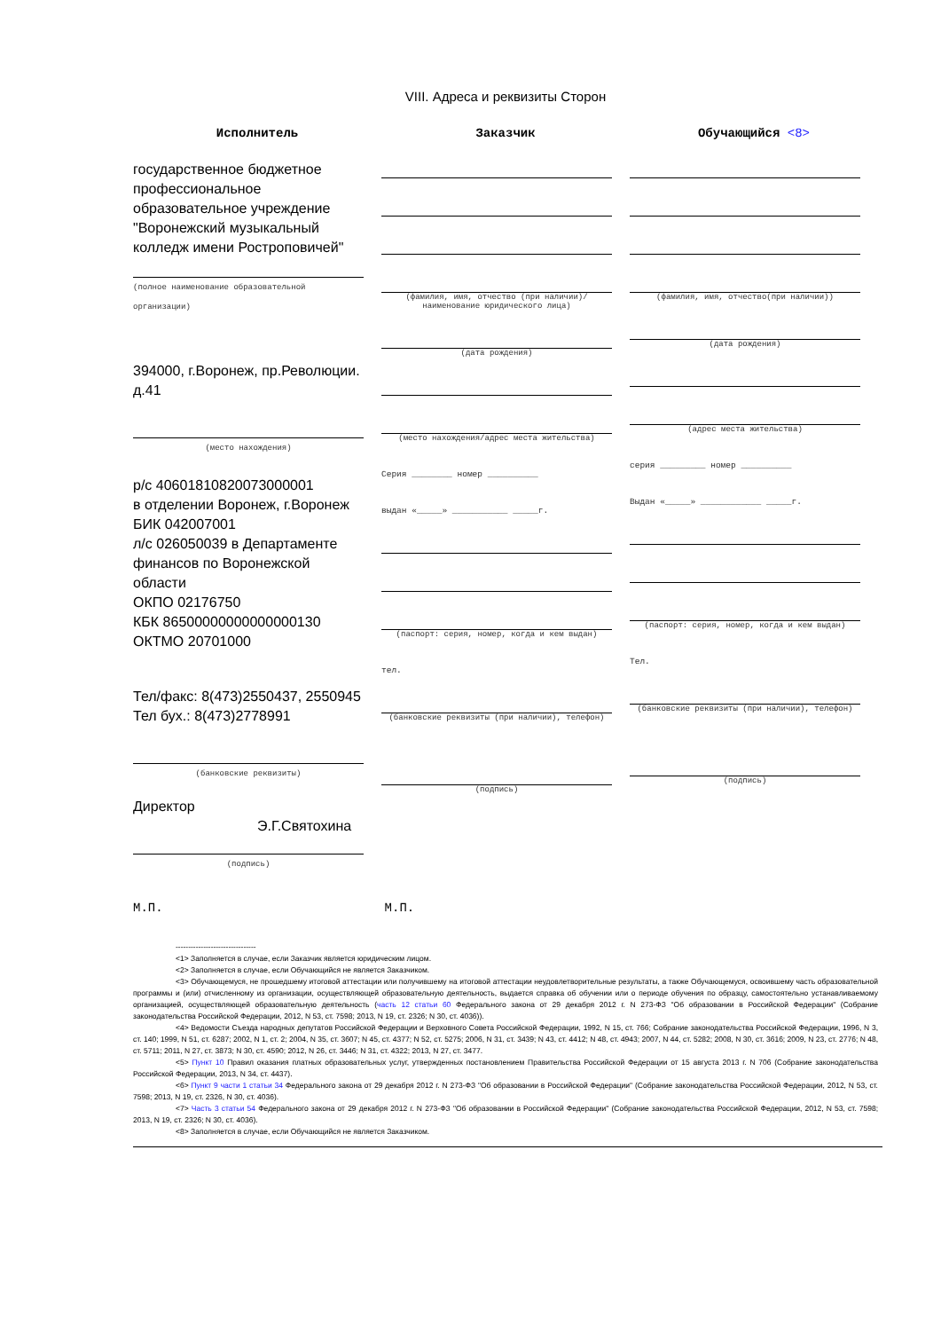VIII. Адреса и реквизиты Сторон
Исполнитель Заказчик Обучающийся <8>
государственное бюджетное профессиональное образовательное учреждение "Воронежский музыкальный колледж имени Ростроповичей"
(полное наименование образовательной организации)
394000, г.Воронеж, пр.Революции. д.41
(место нахождения)
р/с 40601810820073000001
в отделении Воронеж, г.Воронеж
БИК 042007001
л/с 026050039 в Департаменте финансов по Воронежской области
ОКПО 02176750
КБК 86500000000000000130
ОКТМО 20701000
Тел/факс: 8(473)2550437, 2550945
Тел бух.: 8(473)2778991
(банковские реквизиты)
Директор
Э.Г.Святохина
(подпись)
(фамилия, имя, отчество (при наличии)/ наименование юридического лица)
(дата рождения)
(место нахождения/адрес места жительства)
Серия ________ номер __________
выдан «_____» ___________ _____г.
(паспорт: серия, номер, когда и кем выдан)
тел.
(банковские реквизиты (при наличии), телефон)
(подпись)
(фамилия, имя, отчество(при наличии))
(дата рождения)
(адрес места жительства)
серия _________ номер __________
Выдан «_____» ____________ _____г.
(паспорт: серия, номер, когда и кем выдан)
Тел.
(банковские реквизиты (при наличии), телефон)
(подпись)
М.П. М.П.
--------------------------------
<1> Заполняется в случае, если Заказчик является юридическим лицом.
<2> Заполняется в случае, если Обучающийся не является Заказчиком.
<3> Обучающемуся, не прошедшему итоговой аттестации или получившему на итоговой аттестации неудовлетворительные результаты, а также Обучающемуся, освоившему часть образовательной программы и (или) отчисленному из организации, осуществляющей образовательную деятельность, выдается справка об обучении или о периоде обучения по образцу, самостоятельно устанавливаемому организацией, осуществляющей образовательную деятельность (часть 12 статьи 60 Федерального закона от 29 декабря 2012 г. N 273-ФЗ "Об образовании в Российской Федерации" (Собрание законодательства Российской Федерации, 2012, N 53, ст. 7598; 2013, N 19, ст. 2326; N 30, ст. 4036)).
<4> Ведомости Съезда народных депутатов Российской Федерации и Верховного Совета Российской Федерации, 1992, N 15, ст. 766; Собрание законодательства Российской Федерации, 1996, N 3, ст. 140; 1999, N 51, ст. 6287; 2002, N 1, ст. 2; 2004, N 35, ст. 3607; N 45, ст. 4377; N 52, ст. 5275; 2006, N 31, ст. 3439; N 43, ст. 4412; N 48, ст. 4943; 2007, N 44, ст. 5282; 2008, N 30, ст. 3616; 2009, N 23, ст. 2776; N 48, ст. 5711; 2011, N 27, ст. 3873; N 30, ст. 4590; 2012, N 26, ст. 3446; N 31, ст. 4322; 2013, N 27, ст. 3477.
<5> Пункт 10 Правил оказания платных образовательных услуг, утвержденных постановлением Правительства Российской Федерации от 15 августа 2013 г. N 706 (Собрание законодательства Российской Федерации, 2013, N 34, ст. 4437).
<6> Пункт 9 части 1 статьи 34 Федерального закона от 29 декабря 2012 г. N 273-ФЗ "Об образовании в Российской Федерации" (Собрание законодательства Российской Федерации, 2012, N 53, ст. 7598; 2013, N 19, ст. 2326, N 30, ст. 4036).
<7> Часть 3 статьи 54 Федерального закона от 29 декабря 2012 г. N 273-ФЗ "Об образовании в Российской Федерации" (Собрание законодательства Российской Федерации, 2012, N 53, ст. 7598; 2013, N 19, ст. 2326; N 30, ст. 4036).
<8> Заполняется в случае, если Обучающийся не является Заказчиком.